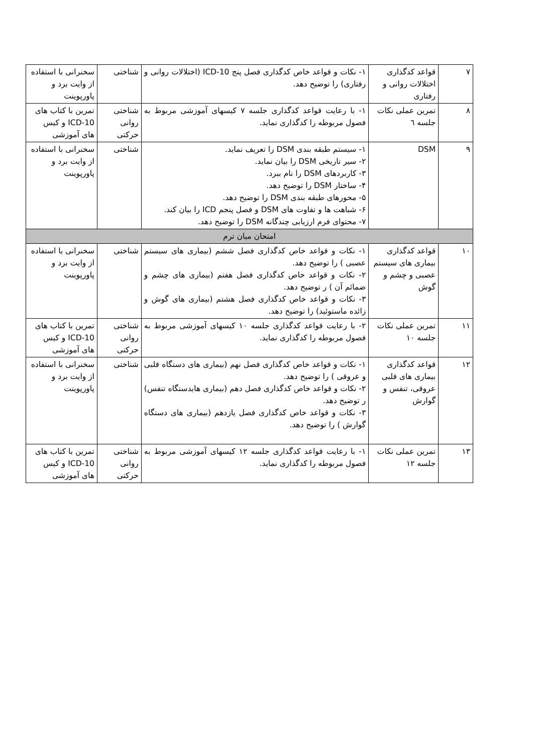| ۷ | قواعد کدگذاری اختلالات روانی و رفتاری | ۱- نکات و قواعد خاص کدگذاری فصل پنج ICD-10 (اختلالات روانی و رفتاری) را توضیح دهد. | شناختی | سخنرانی با استفاده از وایت برد و پاورپوینت |
| ۸ | تمرین عملی نکات جلسه ٦ | ۱- با رعایت قواعد کدگذاری جلسه ۷ کیسهای آموزشی مربوط به فصول مربوطه را کدگذاری نماید. | شناختی روانی حرکتی | تمرین با کتاب های ICD-10 و کیس های آموزشی |
| ۹ | DSM | ۱- سیستم طبقه بندی DSM را تعریف نماید. ۲- سیر تاریخی DSM را بیان نماید. ۳- کاربردهای DSM را نام ببرد. ۴- ساختار DSM را توضیح دهد. ۵- محورهای طبقه بندی DSM را توضیح دهد. ۶- شباهت ها و تفاوت های DSM و فصل پنجم ICD را بیان کند. ۷- محتوای فرم ارزیابی چندگانه DSM را توضیح دهد. | شناختی | سخنرانی با استفاده از وایت برد و پاورپوینت |
| امتحان میان ترم | | | | |
| ۱۰ | قواعد کدگذاری بیماری های سیستم عصبی و چشم و گوش | ۱- نکات و قواعد خاص کدگذاری فصل ششم (بیماری های سیستم عصبی ) را توضیح دهد. ۲- نکات و قواعد خاص کدگذاری فصل هفتم (بیماری های چشم و ضمائم آن ) ر توضیح دهد. ۳- نکات و قواعد خاص کدگذاری فصل هشتم (بیماری های گوش و زائده ماستوئید) را توضیح دهد. | شناختی | سخنرانی با استفاده از وایت برد و پاورپوینت |
| ۱۱ | تمرین عملی نکات جلسه ۱۰ | ۲- با رعایت قواعد کدگذاری جلسه ۱۰ کیسهای آموزشی مربوط به فصول مربوطه را کدگذاری نماید. | شناختی روانی حرکتی | تمرین با کتاب های ICD-10 و کیس های آموزشی |
| ۱۲ | قواعد کدگذاری بیماری های قلبی عروقی، تنفس و گوارش | ۱- نکات و قواعد خاص کدگذاری فصل نهم (بیماری های دستگاه قلبی و عروقی ) را توضیح دهد. ۲- نکات و قواعد خاص کدگذاری فصل دهم (بیماری هایدستگاه تنفس) ر توضیح دهد. ۳- نکات و قواعد خاص کدگذاری فصل یازدهم (بیماری های دستگاه گوارش ) را توضیح دهد. | شناختی | سخنرانی با استفاده از وایت برد و پاورپوینت |
| ۱۳ | تمرین عملی نکات جلسه ۱۲ | ۱- با رعایت قواعد کدگذاری جلسه ۱۲ کیسهای آموزشی مربوط به فصول مربوطه را کدگذاری نماید. | شناختی روانی حرکتی | تمرین با کتاب های ICD-10 و کیس های آموزشی |